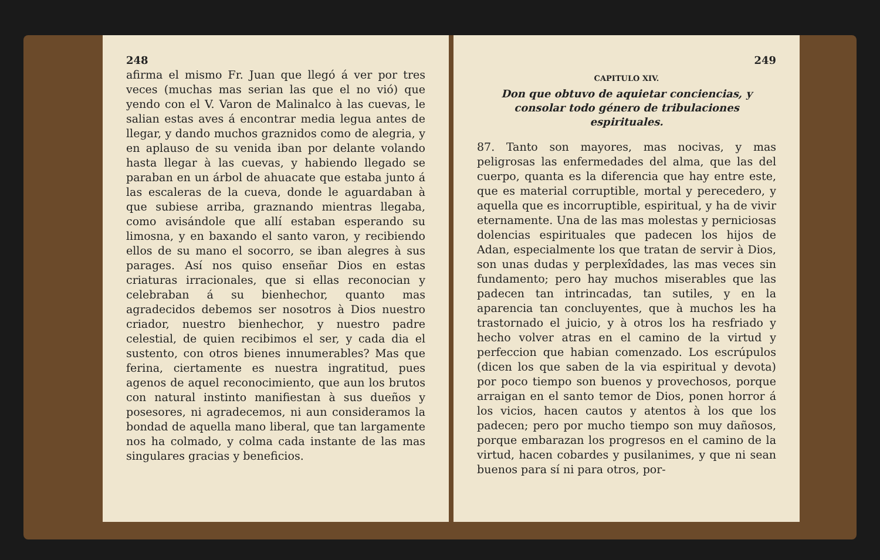248
afirma el mismo Fr. Juan que llegó á ver por tres veces (muchas mas serian las que el no vió) que yendo con el V. Varon de Malinalco à las cuevas, le salian estas aves á encontrar media legua antes de llegar, y dando muchos graznidos como de alegria, y en aplauso de su venida iban por delante volando hasta llegar à las cuevas, y habiendo llegado se paraban en un árbol de ahuacate que estaba junto á las escaleras de la cueva, donde le aguardaban à que subiese arriba, graznando mientras llegaba, como avisándole que allí estaban esperando su limosna, y en baxando el santo varon, y recibiendo ellos de su mano el socorro, se iban alegres à sus parages. Así nos quiso enseñar Dios en estas criaturas irracionales, que si ellas reconocian y celebraban á su bienhechor, quanto mas agradecidos debemos ser nosotros à Dios nuestro criador, nuestro bienhechor, y nuestro padre celestial, de quien recibimos el ser, y cada dia el sustento, con otros bienes innumerables? Mas que ferina, ciertamente es nuestra ingratitud, pues agenos de aquel reconocimiento, que aun los brutos con natural instinto manifiestan à sus dueños y posesores, ni agradecemos, ni aun consideramos la bondad de aquella mano liberal, que tan largamente nos ha colmado, y colma cada instante de las mas singulares gracias y beneficios.
249
CAPITULO XIV.
Don que obtuvo de aquietar conciencias, y consolar todo género de tribulaciones espirituales.
87. Tanto son mayores, mas nocivas, y mas peligrosas las enfermedades del alma, que las del cuerpo, quanta es la diferencia que hay entre este, que es material corruptible, mortal y perecedero, y aquella que es incorruptible, espiritual, y ha de vivir eternamente. Una de las mas molestas y perniciosas dolencias espirituales que padecen los hijos de Adan, especialmente los que tratan de servir à Dios, son unas dudas y perplexîdades, las mas veces sin fundamento; pero hay muchos miserables que las padecen tan intrincadas, tan sutiles, y en la aparencia tan concluyentes, que à muchos les ha trastornado el juicio, y à otros los ha resfriado y hecho volver atras en el camino de la virtud y perfeccion que habian comenzado. Los escrúpulos (dicen los que saben de la via espiritual y devota) por poco tiempo son buenos y provechosos, porque arraigan en el santo temor de Dios, ponen horror á los vicios, hacen cautos y atentos à los que los padecen; pero por mucho tiempo son muy dañosos, porque embarazan los progresos en el camino de la virtud, hacen cobardes y pusilanimes, y que ni sean buenos para sí ni para otros, por-